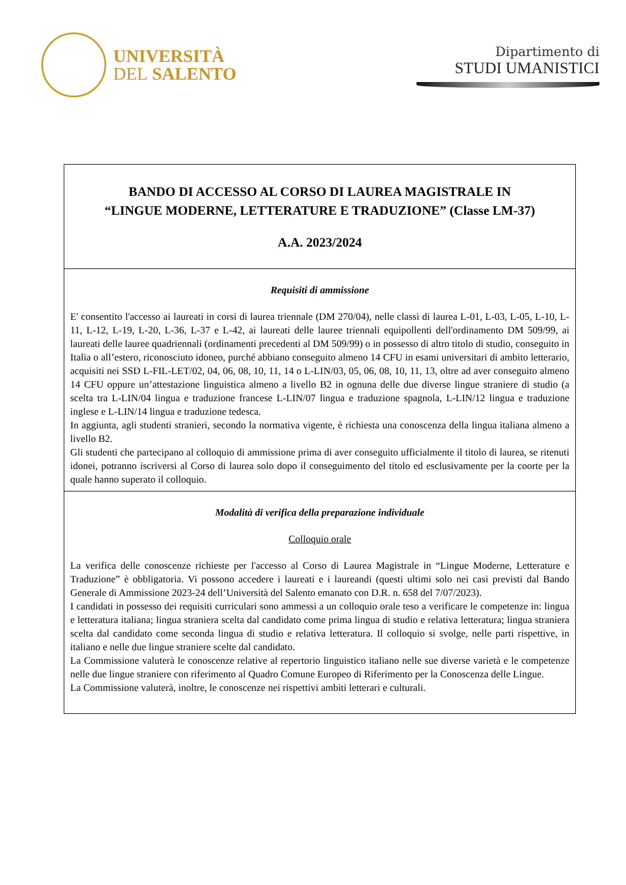UNIVERSITÀ
DEL SALENTO
Dipartimento di
STUDI UMANISTICI
| BANDO DI ACCESSO AL CORSO DI LAUREA MAGISTRALE IN “LINGUE MODERNE, LETTERATURE E TRADUZIONE” (Classe LM-37) A.A. 2023/2024 |
| Requisiti di ammissione E' consentito l'accesso ai laureati in corsi di laurea triennale (DM 270/04), nelle classi di laurea L-01, L-03, L-05, L-10, L-11, L-12, L-19, L-20, L-36, L-37 e L-42, ai laureati delle lauree triennali equipollenti dell'ordinamento DM 509/99, ai laureati delle lauree quadriennali (ordinamenti precedenti al DM 509/99) o in possesso di altro titolo di studio, conseguito in Italia o all’estero, riconosciuto idoneo, purché abbiano conseguito almeno 14 CFU in esami universitari di ambito letterario, acquisiti nei SSD L-FIL-LET/02, 04, 06, 08, 10, 11, 14 o L-LIN/03, 05, 06, 08, 10, 11, 13, oltre ad aver conseguito almeno 14 CFU oppure un’attestazione linguistica almeno a livello B2 in ognuna delle due diverse lingue straniere di studio (a scelta tra L-LIN/04 lingua e traduzione francese L-LIN/07 lingua e traduzione spagnola, L-LIN/12 lingua e traduzione inglese e L-LIN/14 lingua e traduzione tedesca. In aggiunta, agli studenti stranieri, secondo la normativa vigente, è richiesta una conoscenza della lingua italiana almeno a livello B2. Gli studenti che partecipano al colloquio di ammissione prima di aver conseguito ufficialmente il titolo di laurea, se ritenuti idonei, potranno iscriversi al Corso di laurea solo dopo il conseguimento del titolo ed esclusivamente per la coorte per la quale hanno superato il colloquio. |
| Modalità di verifica della preparazione individuale Colloquio orale La verifica delle conoscenze richieste per l'accesso al Corso di Laurea Magistrale in “Lingue Moderne, Letterature e Traduzione” è obbligatoria. Vi possono accedere i laureati e i laureandi (questi ultimi solo nei casi previsti dal Bando Generale di Ammissione 2023-24 dell’Università del Salento emanato con D.R. n. 658 del 7/07/2023). I candidati in possesso dei requisiti curriculari sono ammessi a un colloquio orale teso a verificare le competenze in: lingua e letteratura italiana; lingua straniera scelta dal candidato come prima lingua di studio e relativa letteratura; lingua straniera scelta dal candidato come seconda lingua di studio e relativa letteratura. Il colloquio si svolge, nelle parti rispettive, in italiano e nelle due lingue straniere scelte dal candidato. La Commissione valuterà le conoscenze relative al repertorio linguistico italiano nelle sue diverse varietà e le competenze nelle due lingue straniere con riferimento al Quadro Comune Europeo di Riferimento per la Conoscenza delle Lingue. La Commissione valuterà, inoltre, le conoscenze nei rispettivi ambiti letterari e culturali. |